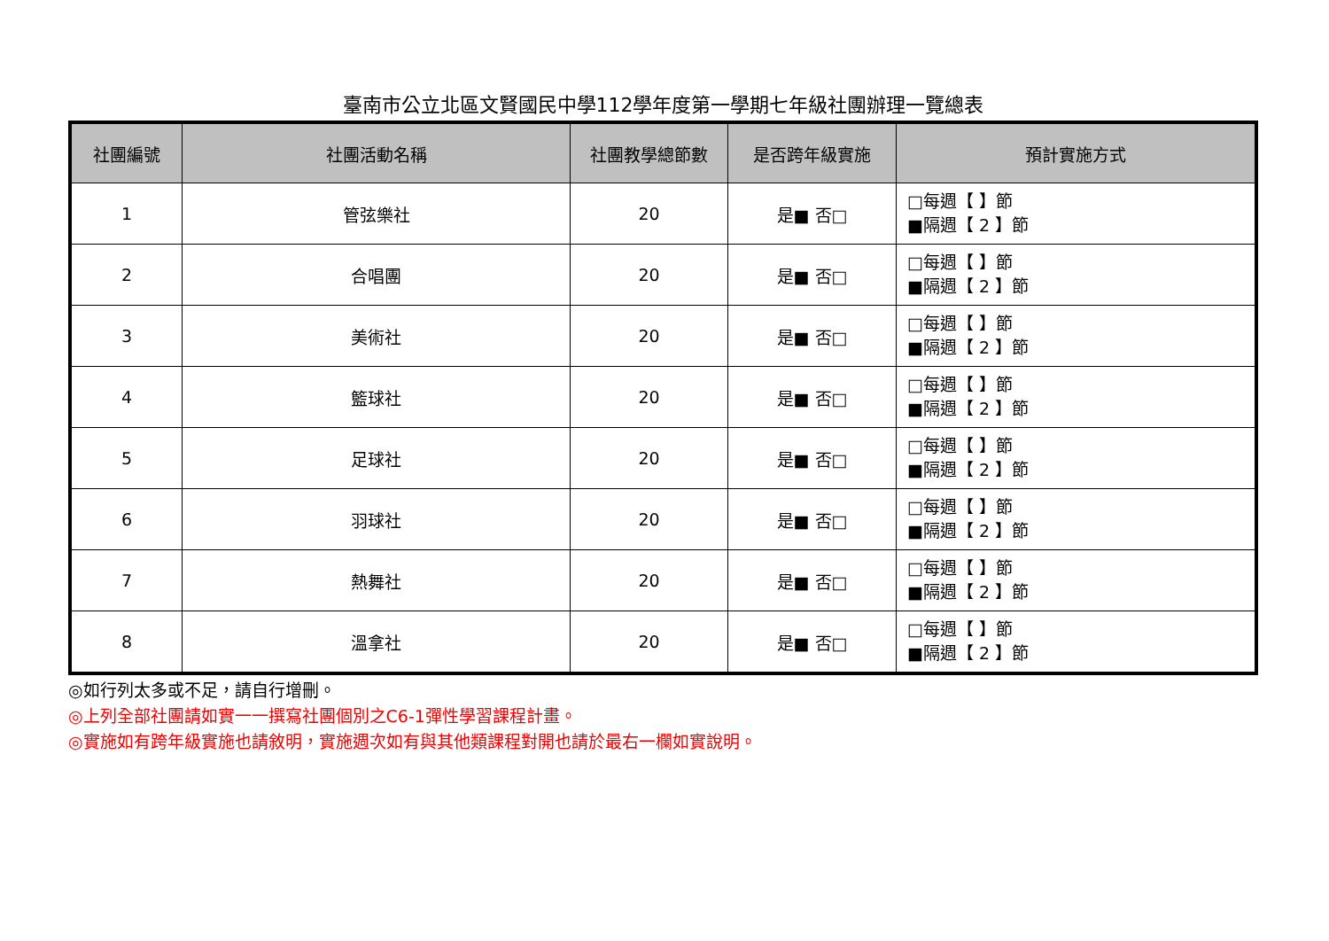臺南市公立北區文賢國民中學112學年度第一學期七年級社團辦理一覽總表
| 社團編號 | 社團活動名稱 | 社團教學總節數 | 是否跨年級實施 | 預計實施方式 |
| --- | --- | --- | --- | --- |
| 1 | 管弦樂社 | 20 | 是■ 否□ | □每週【 】節 ■隔週【 2 】節 |
| 2 | 合唱團 | 20 | 是■ 否□ | □每週【 】節 ■隔週【 2 】節 |
| 3 | 美術社 | 20 | 是■ 否□ | □每週【 】節 ■隔週【 2 】節 |
| 4 | 籃球社 | 20 | 是■ 否□ | □每週【 】節 ■隔週【 2 】節 |
| 5 | 足球社 | 20 | 是■ 否□ | □每週【 】節 ■隔週【 2 】節 |
| 6 | 羽球社 | 20 | 是■ 否□ | □每週【 】節 ■隔週【 2 】節 |
| 7 | 熱舞社 | 20 | 是■ 否□ | □每週【 】節 ■隔週【 2 】節 |
| 8 | 溫拿社 | 20 | 是■ 否□ | □每週【 】節 ■隔週【 2 】節 |
◎如行列太多或不足，請自行增刪。
◎上列全部社團請如實一一撰寫社團個別之C6-1彈性學習課程計畫。
◎實施如有跨年級實施也請敘明，實施週次如有與其他類課程對開也請於最右一欄如實說明。